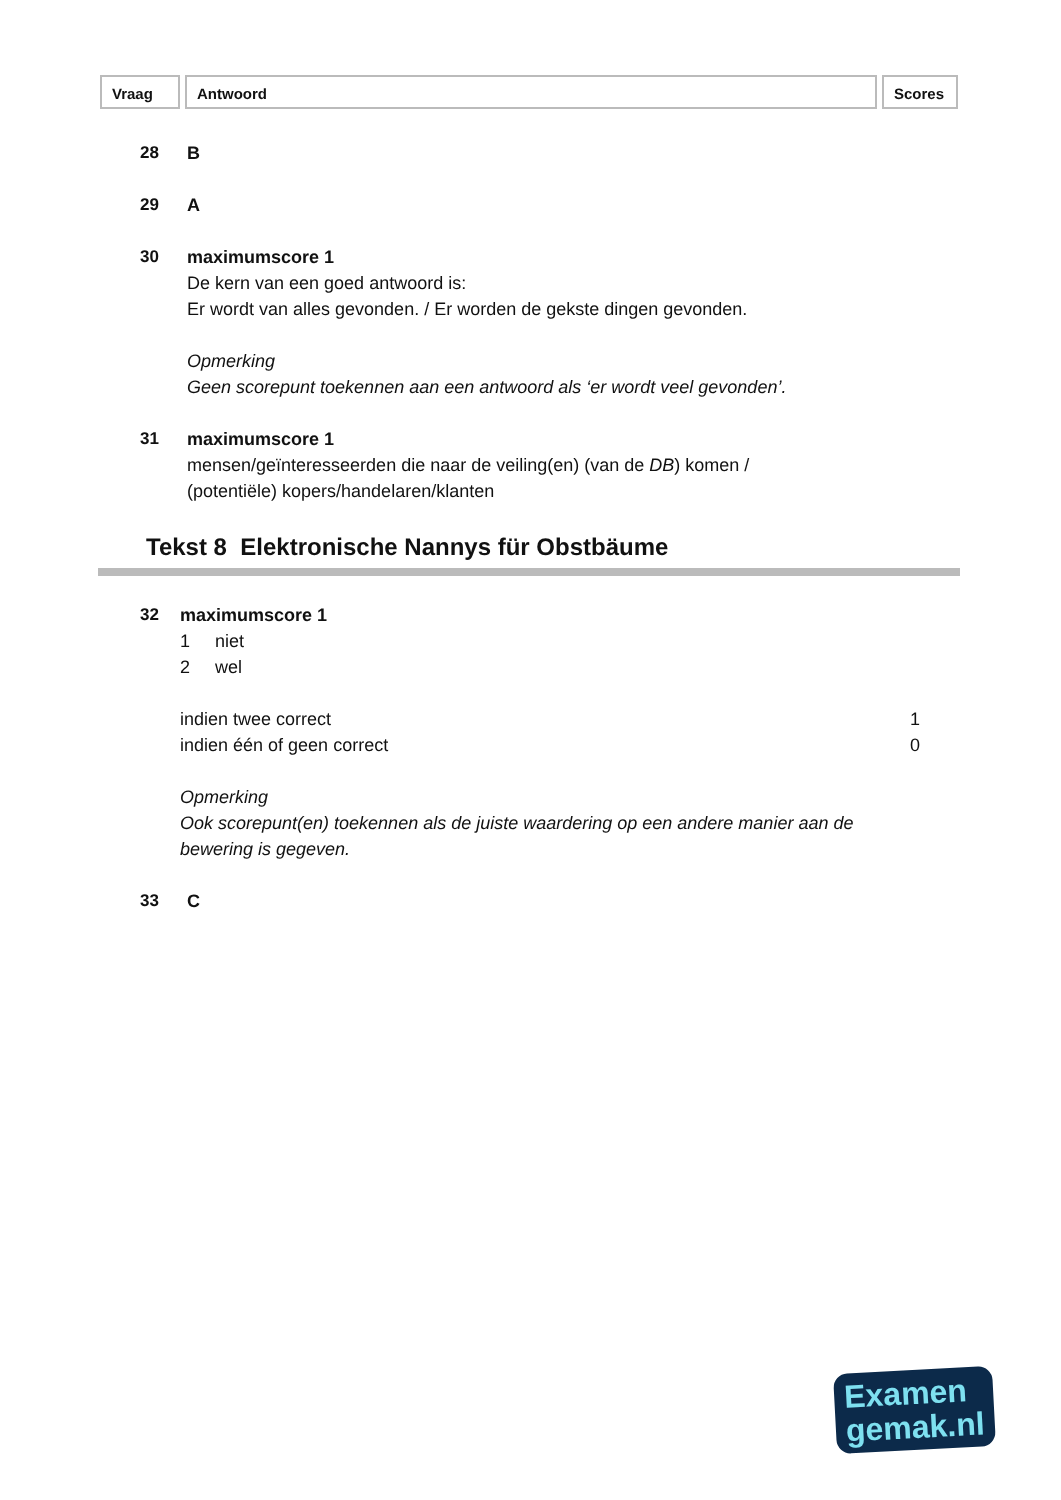Vraag Antwoord Scores
28 B
29 A
30 maximumscore 1
De kern van een goed antwoord is:
Er wordt van alles gevonden. / Er worden de gekste dingen gevonden.
Opmerking
Geen scorepunt toekennen aan een antwoord als ‘er wordt veel gevonden’.
31 maximumscore 1
mensen/geïnteresseerden die naar de veiling(en) (van de DB) komen /
(potentiële) kopers/handelaren/klanten
Tekst 8 Elektronische Nannys für Obstbäume
32 maximumscore 1
1 niet
2 wel
indien twee correct 1
indien één of geen correct 0
Opmerking
Ook scorepunt(en) toekennen als de juiste waardering op een andere manier aan de bewering is gegeven.
33 C
Examen
gemak.nl